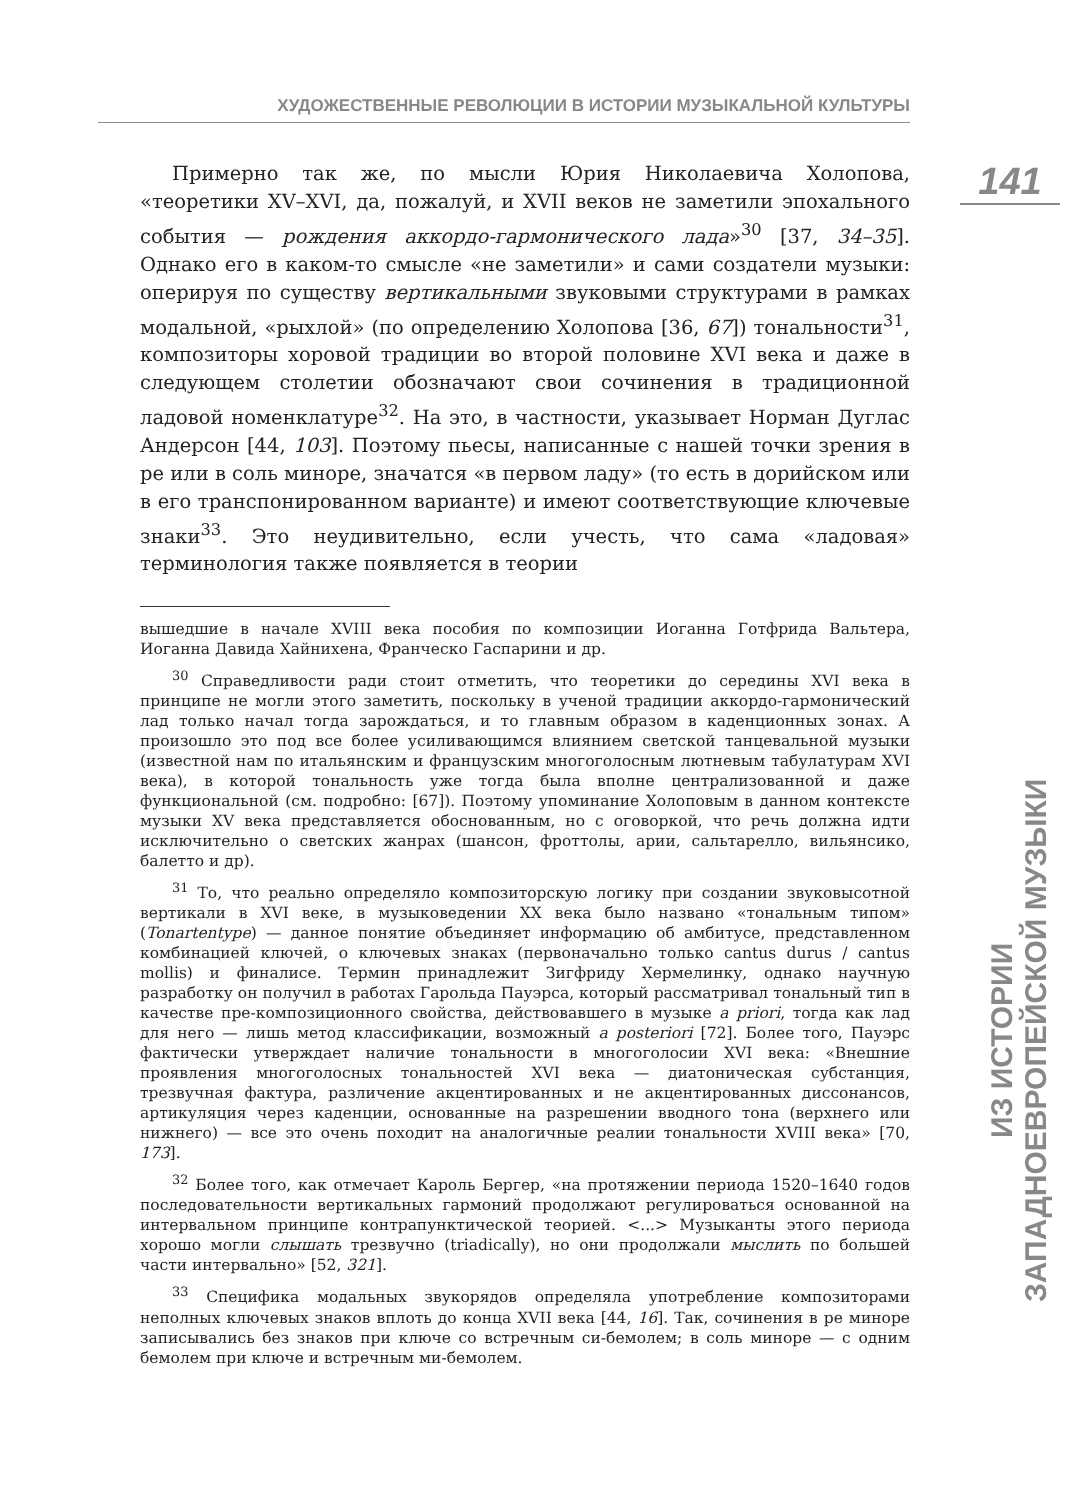ХУДОЖЕСТВЕННЫЕ РЕВОЛЮЦИИ В ИСТОРИИ МУЗЫКАЛЬНОЙ КУЛЬТУРЫ
141
ИЗ ИСТОРИИ ЗАПАДНОЕВРОПЕЙСКОЙ МУЗЫКИ
Примерно так же, по мысли Юрия Николаевича Холопова, «теоретики XV–XVI, да, пожалуй, и XVII веков не заметили эпохального события — рождения аккордо-гармонического лада»<sup>30</sup> [37, 34–35]. Однако его в каком-то смысле «не заметили» и сами создатели музыки: оперируя по существу вертикальными звуковыми структурами в рамках модальной, «рыхлой» (по определению Холопова [36, 67]) тональности<sup>31</sup>, композиторы хоровой традиции во второй половине XVI века и даже в следующем столетии обозначают свои сочинения в традиционной ладовой номенклатуре<sup>32</sup>. На это, в частности, указывает Норман Дуглас Андерсон [44, 103]. Поэтому пьесы, написанные с нашей точки зрения в ре или в соль миноре, значатся «в первом ладу» (то есть в дорийском или в его транспонированном варианте) и имеют соответствующие ключевые знаки<sup>33</sup>. Это неудивительно, если учесть, что сама «ладовая» терминология также появляется в теории
вышедшие в начале XVIII века пособия по композиции Иоганна Готфрида Вальтера, Иоганна Давида Хайнихена, Франческо Гаспарини и др.
<sup>30</sup> Справедливости ради стоит отметить, что теоретики до середины XVI века в принципе не могли этого заметить, поскольку в ученой традиции аккордо-гармонический лад только начал тогда зарождаться, и то главным образом в каденционных зонах. А произошло это под все более усиливающимся влиянием светской танцевальной музыки (известной нам по итальянским и французским многоголосным лютневым табулатурам XVI века), в которой тональность уже тогда была вполне централизованной и даже функциональной (см. подробно: [67]). Поэтому упоминание Холоповым в данном контексте музыки XV века представляется обоснованным, но с оговоркой, что речь должна идти исключительно о светских жанрах (шансон, фроттолы, арии, сальтарелло, вильянсико, балетто и др).
<sup>31</sup> То, что реально определяло композиторскую логику при создании звуковысотной вертикали в XVI веке, в музыковедении XX века было названо «тональным типом» (Tonartentype) — данное понятие объединяет информацию об амбитусе, представленном комбинацией ключей, о ключевых знаках (первоначально только cantus durus / cantus mollis) и финалисе. Термин принадлежит Зигфриду Хермелинку, однако научную разработку он получил в работах Гарольда Пауэрса, который рассматривал тональный тип в качестве пре-композиционного свойства, действовавшего в музыке a priori, тогда как лад для него — лишь метод классификации, возможный a posteriori [72]. Более того, Пауэрс фактически утверждает наличие тональности в многоголосии XVI века: «Внешние проявления многоголосных тональностей XVI века — диатоническая субстанция, трезвучная фактура, различение акцентированных и не акцентированных диссонансов, артикуляция через каденции, основанные на разрешении вводного тона (верхнего или нижнего) — все это очень походит на аналогичные реалии тональности XVIII века» [70, 173].
<sup>32</sup> Более того, как отмечает Кароль Бергер, «на протяжении периода 1520–1640 годов последовательности вертикальных гармоний продолжают регулироваться основанной на интервальном принципе контрапунктической теорией. <...> Музыканты этого периода хорошо могли слышать трезвучно (triadically), но они продолжали мыслить по большей части интервально» [52, 321].
<sup>33</sup> Специфика модальных звукорядов определяла употребление композиторами неполных ключевых знаков вплоть до конца XVII века [44, 16]. Так, сочинения в ре миноре записывались без знаков при ключе со встречным си-бемолем; в соль миноре — с одним бемолем при ключе и встречным ми-бемолем.